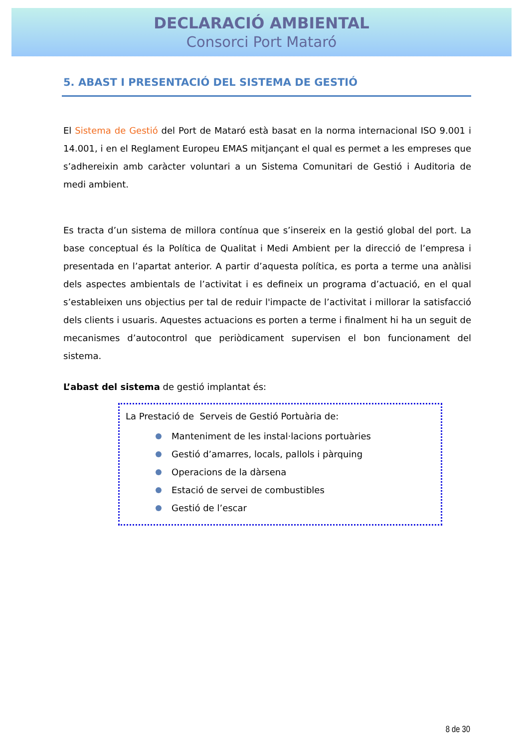DECLARACIÓ AMBIENTAL
Consorci Port Mataró
5. ABAST I PRESENTACIÓ DEL SISTEMA DE GESTIÓ
El Sistema de Gestió del Port de Mataró està basat en la norma internacional ISO 9.001 i 14.001, i en el Reglament Europeu EMAS mitjançant el qual es permet a les empreses que s’adhereixin amb caràcter voluntari a un Sistema Comunitari de Gestió i Auditoria de medi ambient.
Es tracta d’un sistema de millora contínua que s’insereix en la gestió global del port. La base conceptual és la Política de Qualitat i Medi Ambient per la direcció de l’empresa i presentada en l’apartat anterior. A partir d’aquesta política, es porta a terme una anàlisi dels aspectes ambientals de l’activitat i es defineix un programa d’actuació, en el qual s’estableixen uns objectius per tal de reduir l'impacte de l’activitat i millorar la satisfacció dels clients i usuaris. Aquestes actuacions es porten a terme i finalment hi ha un seguit de mecanismes d’autocontrol que periòdicament supervisen el bon funcionament del sistema.
L’abast del sistema de gestió implantat és:
La Prestació de Serveis de Gestió Portuària de:
Manteniment de les instal·lacions portuàries
Gestió d’amarres, locals, pallols i pàrquing
Operacions de la dàrsena
Estació de servei de combustibles
Gestió de l’escar
8 de 30